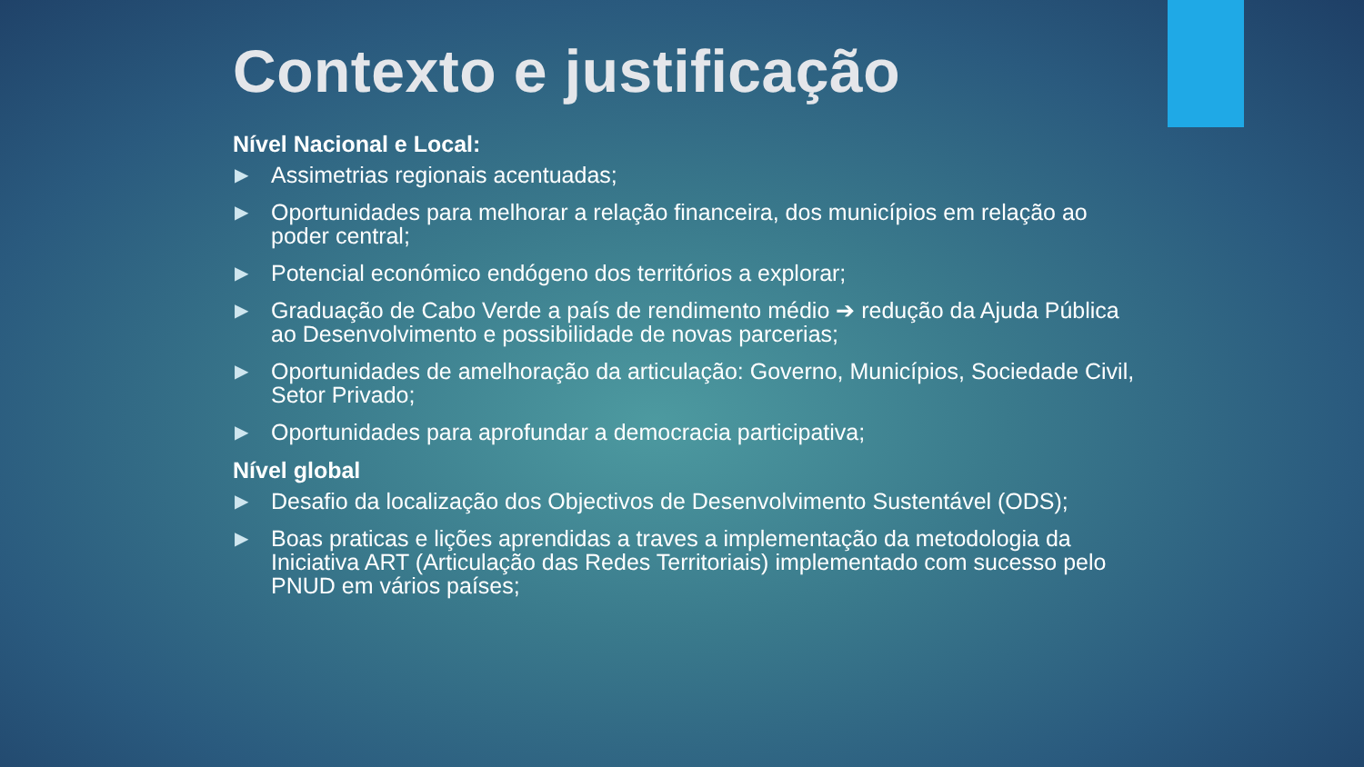Contexto e justificação
Nível Nacional e Local:
▶ Assimetrias regionais acentuadas;
▶ Oportunidades para melhorar a relação financeira, dos municípios em relação ao poder central;
▶ Potencial económico endógeno dos territórios a explorar;
▶ Graduação de Cabo Verde a país de rendimento médio ➔ redução da Ajuda Pública ao Desenvolvimento e possibilidade de novas parcerias;
▶ Oportunidades de amelhoração da articulação: Governo, Municípios, Sociedade Civil, Setor Privado;
▶ Oportunidades para aprofundar a democracia participativa;
Nível global
▶ Desafio da localização dos Objectivos de Desenvolvimento Sustentável (ODS);
▶ Boas praticas e lições aprendidas a traves a implementação da metodologia da Iniciativa ART (Articulação das Redes Territoriais) implementado com sucesso pelo PNUD em vários países;